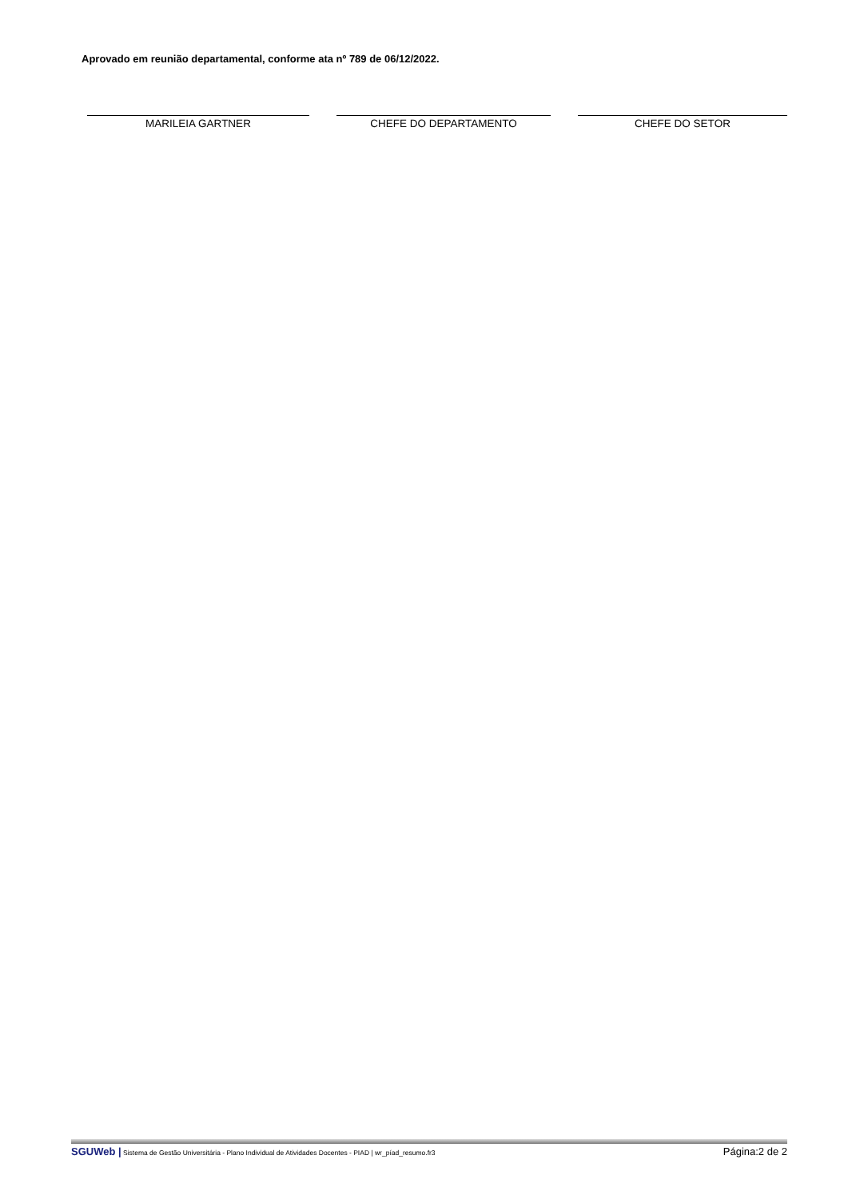Aprovado em reunião departamental, conforme ata nº 789 de 06/12/2022.
MARILEIA GARTNER CHEFE DO DEPARTAMENTO CHEFE DO SETOR
SGUWeb | Sistema de Gestão Universitária - Plano Individual de Atividades Docentes - PIAD | wr_píad_resumo.fr3 Página:2 de 2